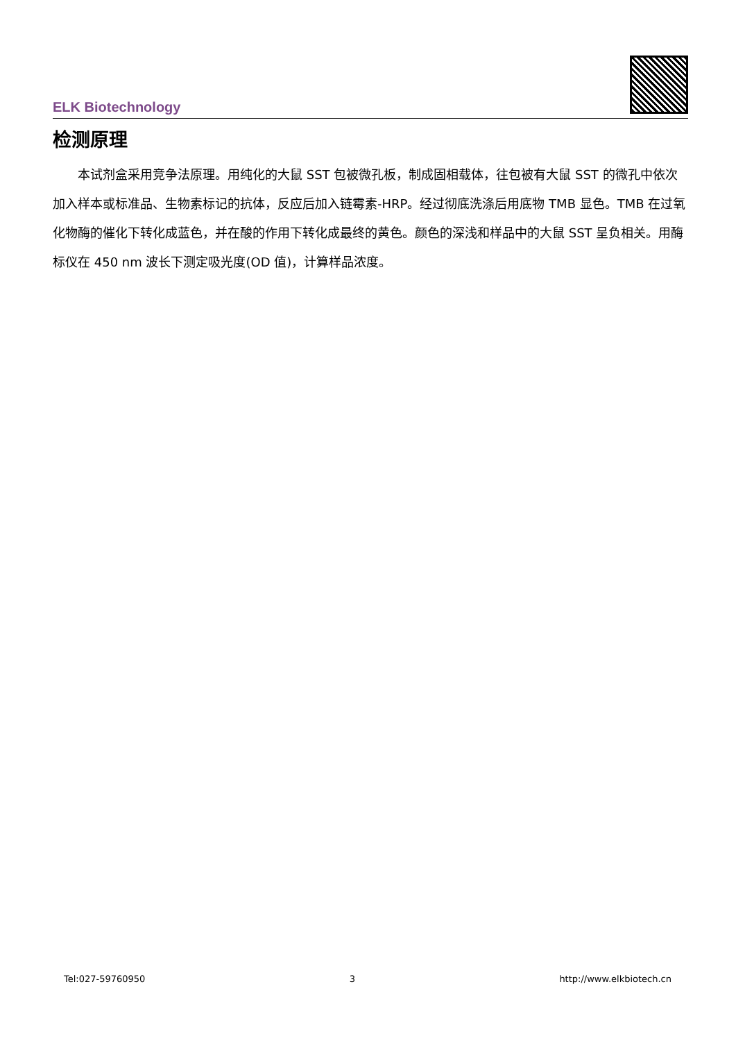ELK Biotechnology
检测原理
本试剂盒采用竞争法原理。用纯化的大鼠 SST 包被微孔板，制成固相载体，往包被有大鼠 SST 的微孔中依次加入样本或标准品、生物素标记的抗体，反应后加入链霉素-HRP。经过彻底洗涤后用底物 TMB 显色。TMB 在过氧化物酶的催化下转化成蓝色，并在酸的作用下转化成最终的黄色。颜色的深浅和样品中的大鼠 SST 呈负相关。用酶标仪在 450 nm 波长下测定吸光度(OD 值)，计算样品浓度。
Tel:027-59760950 3 http://www.elkbiotech.cn